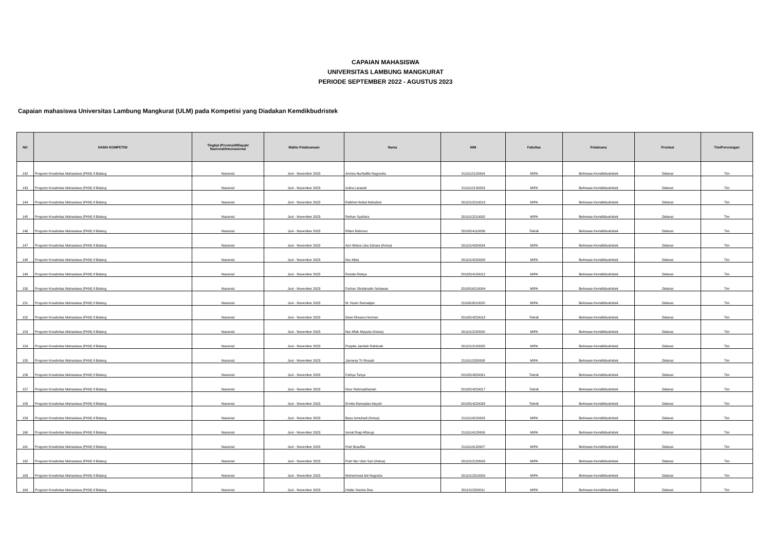CAPAIAN MAHASISWA
UNIVERSITAS LAMBUNG MANGKURAT
PERIODE SEPTEMBER 2022 - AGUSTUS 2023
Capaian mahasiswa Universitas Lambung Mangkurat (ULM) pada Kompetisi yang Diadakan Kemdikbudristek
| NO | NAMA KOMPETISI | Tingkat (Provinsi/Wilayah/ Nasional/Internasional | Waktu Pelaksanaan | Nama | NIM | Fakultas | Pelaksana | Prestasi | Tim/Perorangan |
| --- | --- | --- | --- | --- | --- | --- | --- | --- | --- |
| 142 | Program Kreativitas Mahasiswa (PKM) 8 Bidang | Nasional | Juni - November 2023 | Annisa Nurfadilla Nugravita | 2111012120004 | MIPA | Belmawa Kemdikbudristek | Didanai | Tim |
| 143 | Program Kreativitas Mahasiswa (PKM) 8 Bidang | Nasional | Juni - November 2023 | Indira Larasati | 2111012120003 | MIPA | Belmawa Kemdikbudristek | Didanai | Tim |
| 144 | Program Kreativitas Mahasiswa (PKM) 8 Bidang | Nasional | Juni - November 2023 | Rafshel Heikal Mahafani | 2011012210013 | MIPA | Belmawa Kemdikbudristek | Didanai | Tim |
| 145 | Program Kreativitas Mahasiswa (PKM) 8 Bidang | Nasional | Juni - November 2023 | Reihan Syafutra | 2011012210002 | MIPA | Belmawa Kemdikbudristek | Didanai | Tim |
| 146 | Program Kreativitas Mahasiswa (PKM) 8 Bidang | Nasional | Juni - November 2023 | Rifani Rahman | 2010814110006 | Teknik | Belmawa Kemdikbudristek | Didanai | Tim |
| 147 | Program Kreativitas Mahasiswa (PKM) 8 Bidang | Nasional | Juni - November 2023 | Asri Wiana Lika Zahara (Ketua) | 2011014320004 | MIPA | Belmawa Kemdikbudristek | Didanai | Tim |
| 148 | Program Kreativitas Mahasiswa (PKM) 8 Bidang | Nasional | Juni - November 2023 | Nur Atika | 2011014220008 | MIPA | Belmawa Kemdikbudristek | Didanai | Tim |
| 149 | Program Kreativitas Mahasiswa (PKM) 8 Bidang | Nasional | Juni - November 2023 | Rosida Rizkya | 2010814120012 | MIPA | Belmawa Kemdikbudristek | Didanai | Tim |
| 150 | Program Kreativitas Mahasiswa (PKM) 8 Bidang | Nasional | Juni - November 2023 | Farhan Sholahudin Setiawan | 2010816210004 | MIPA | Belmawa Kemdikbudristek | Didanai | Tim |
| 151 | Program Kreativitas Mahasiswa (PKM) 8 Bidang | Nasional | Juni - November 2023 | M. Husin Ramadjan | 2110816210020 | MIPA | Belmawa Kemdikbudristek | Didanai | Tim |
| 152 | Program Kreativitas Mahasiswa (PKM) 8 Bidang | Nasional | Juni - November 2023 | Dewi Dheana Herman | 2010814220018 | Teknik | Belmawa Kemdikbudristek | Didanai | Tim |
| 153 | Program Kreativitas Mahasiswa (PKM) 8 Bidang | Nasional | Juni - November 2023 | Nur Afiah Maysita (Ketua) | 2011012220020 | MIPA | Belmawa Kemdikbudristek | Didanai | Tim |
| 154 | Program Kreativitas Mahasiswa (PKM) 8 Bidang | Nasional | Juni - November 2023 | Puspita Jamilah Rahimah | 2011012120005 | MIPA | Belmawa Kemdikbudristek | Didanai | Tim |
| 155 | Program Kreativitas Mahasiswa (PKM) 8 Bidang | Nasional | Juni - November 2023 | Jannesa Tri Rosadi | 2111012320008 | MIPA | Belmawa Kemdikbudristek | Didanai | Tim |
| 156 | Program Kreativitas Mahasiswa (PKM) 8 Bidang | Nasional | Juni - November 2023 | Fathya Tariya | 2010814320001 | Teknik | Belmawa Kemdikbudristek | Didanai | Tim |
| 157 | Program Kreativitas Mahasiswa (PKM) 8 Bidang | Nasional | Juni - November 2023 | Noor Rahmadhaniah | 2010814220017 | Teknik | Belmawa Kemdikbudristek | Didanai | Tim |
| 158 | Program Kreativitas Mahasiswa (PKM) 8 Bidang | Nasional | Juni - November 2023 | Ermila Ramadani Aisyah | 2010814220038 | Teknik | Belmawa Kemdikbudristek | Didanai | Tim |
| 159 | Program Kreativitas Mahasiswa (PKM) 8 Bidang | Nasional | Juni - November 2023 | Bayu Ismuhadi (Ketua) | 2111014210003 | MIPA | Belmawa Kemdikbudristek | Didanai | Tim |
| 160 | Program Kreativitas Mahasiswa (PKM) 8 Bidang | Nasional | Juni - November 2023 | Ismail Ragi Alfarugi | 2111014120009 | MIPA | Belmawa Kemdikbudristek | Didanai | Tim |
| 161 | Program Kreativitas Mahasiswa (PKM) 8 Bidang | Nasional | Juni - November 2023 | Putri Braufilia | 2111014120007 | MIPA | Belmawa Kemdikbudristek | Didanai | Tim |
| 162 | Program Kreativitas Mahasiswa (PKM) 8 Bidang | Nasional | Juni - November 2023 | Putri Nur Ulan Sari (Ketua) | 2011012120003 | MIPA | Belmawa Kemdikbudristek | Didanai | Tim |
| 163 | Program Kreativitas Mahasiswa (PKM) 8 Bidang | Nasional | Juni - November 2023 | Muhammad Adi Nugraha | 2011012310009 | MIPA | Belmawa Kemdikbudristek | Didanai | Tim |
| 164 | Program Kreativitas Mahasiswa (PKM) 8 Bidang | Nasional | Juni - November 2023 | Helda Yesinta Dea | 2011012320011 | MIPA | Belmawa Kemdikbudristek | Didanai | Tim |